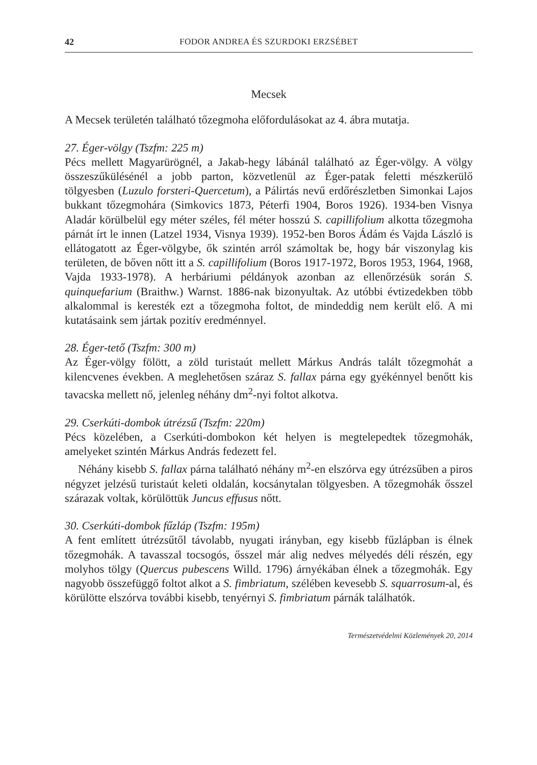42 FODOR ANDREA ÉS SZURDOKI ERZSÉBET
Mecsek
A Mecsek területén található tőzegmoha előfordulásokat az 4. ábra mutatja.
27. Éger-völgy (Tszfm: 225 m)
Pécs mellett Magyarürögnél, a Jakab-hegy lábánál található az Éger-völgy. A völgy összeszűkülésénél a jobb parton, közvetlenül az Éger-patak feletti mészkerülő tölgyesben (Luzulo forsteri-Quercetum), a Pálirtás nevű erdőrészletben Simonkai Lajos bukkant tőzegmohára (Simkovics 1873, Péterfi 1904, Boros 1926). 1934-ben Visnya Aladár körülbelül egy méter széles, fél méter hosszú S. capillifolium alkotta tőzegmoha párnát írt le innen (Latzel 1934, Visnya 1939). 1952-ben Boros Ádám és Vajda László is ellátogatott az Éger-völgybe, ők szintén arról számoltak be, hogy bár viszonylag kis területen, de bőven nőtt itt a S. capillifolium (Boros 1917-1972, Boros 1953, 1964, 1968, Vajda 1933-1978). A herbáriumi példányok azonban az ellenőrzésük során S. quinquefarium (Braithw.) Warnst. 1886-nak bizonyultak. Az utóbbi évtizedekben több alkalommal is keresték ezt a tőzegmoha foltot, de mindeddig nem került elő. A mi kutatásaink sem jártak pozitív eredménnyel.
28. Éger-tető (Tszfm: 300 m)
Az Éger-völgy fölött, a zöld turistaút mellett Márkus András talált tőzegmohát a kilencvenes években. A meglehetősen száraz S. fallax párna egy gyékénnyel benőtt kis tavacska mellett nő, jelenleg néhány dm<sup>2</sup>-nyi foltot alkotva.
29. Cserkúti-dombok útrézsű (Tszfm: 220m)
Pécs közelében, a Cserkúti-dombokon két helyen is megtelepedtek tőzegmohák, amelyeket szintén Márkus András fedezett fel.
Néhány kisebb S. fallax párna található néhány m<sup>2</sup>-en elszórva egy útrézsűben a piros négyzet jelzésű turistaút keleti oldalán, kocsánytalan tölgyesben. A tőzegmohák ősszel szárazak voltak, körülöttük Juncus effusus nőtt.
30. Cserkúti-dombok fűzláp (Tszfm: 195m)
A fent említett útrézsűtől távolabb, nyugati irányban, egy kisebb fűzlápban is élnek tőzegmohák. A tavasszal tocsogós, ősszel már alig nedves mélyedés déli részén, egy molyhos tölgy (Quercus pubescens Willd. 1796) árnyékában élnek a tőzegmohák. Egy nagyobb összefüggő foltot alkot a S. fimbriatum, szélében kevesebb S. squarrosum-al, és körülötte elszórva további kisebb, tenyérnyi S. fimbriatum párnák találhatók.
Természetvédelmi Közlemények 20, 2014